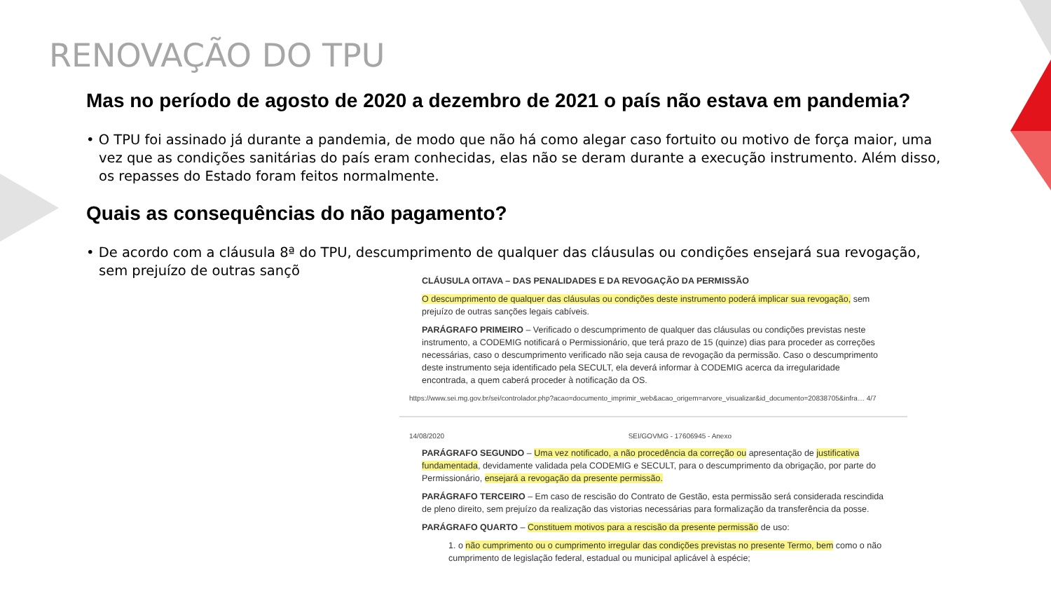RENOVAÇÃO DO TPU
Mas no período de agosto de 2020 a dezembro de 2021 o país não estava em pandemia?
• O TPU foi assinado já durante a pandemia, de modo que não há como alegar caso fortuito ou motivo de força maior, uma vez que as condições sanitárias do país eram conhecidas, elas não se deram durante a execução instrumento. Além disso, os repasses do Estado foram feitos normalmente.
Quais as consequências do não pagamento?
• De acordo com a cláusula 8ª do TPU, descumprimento de qualquer das cláusulas ou condições ensejará sua revogação, sem prejuízo de outras sançõ
CLÁUSULA OITAVA – DAS PENALIDADES E DA REVOGAÇÃO DA PERMISSÃO
O descumprimento de qualquer das cláusulas ou condições deste instrumento poderá implicar sua revogação, sem prejuízo de outras sanções legais cabíveis.
PARÁGRAFO PRIMEIRO – Verificado o descumprimento de qualquer das cláusulas ou condições previstas neste instrumento, a CODEMIG notificará o Permissionário, que terá prazo de 15 (quinze) dias para proceder as correções necessárias, caso o descumprimento verificado não seja causa de revogação da permissão. Caso o descumprimento deste instrumento seja identificado pela SECULT, ela deverá informar à CODEMIG acerca da irregularidade encontrada, a quem caberá proceder à notificação da OS.
https://www.sei.mg.gov.br/sei/controlador.php?acao=documento_imprimir_web&acao_origem=arvore_visualizar&id_documento=20838705&infra… 4/7
14/08/2020 SEI/GOVMG - 17606945 - Anexo
PARÁGRAFO SEGUNDO – Uma vez notificado, a não procedência da correção ou apresentação de justificativa fundamentada, devidamente validada pela CODEMIG e SECULT, para o descumprimento da obrigação, por parte do Permissionário, ensejará a revogação da presente permissão.
PARÁGRAFO TERCEIRO – Em caso de rescisão do Contrato de Gestão, esta permissão será considerada rescindida de pleno direito, sem prejuízo da realização das vistorias necessárias para formalização da transferência da posse.
PARÁGRAFO QUARTO – Constituem motivos para a rescisão da presente permissão de uso:
1. o não cumprimento ou o cumprimento irregular das condições previstas no presente Termo, bem como o não cumprimento de legislação federal, estadual ou municipal aplicável à espécie;